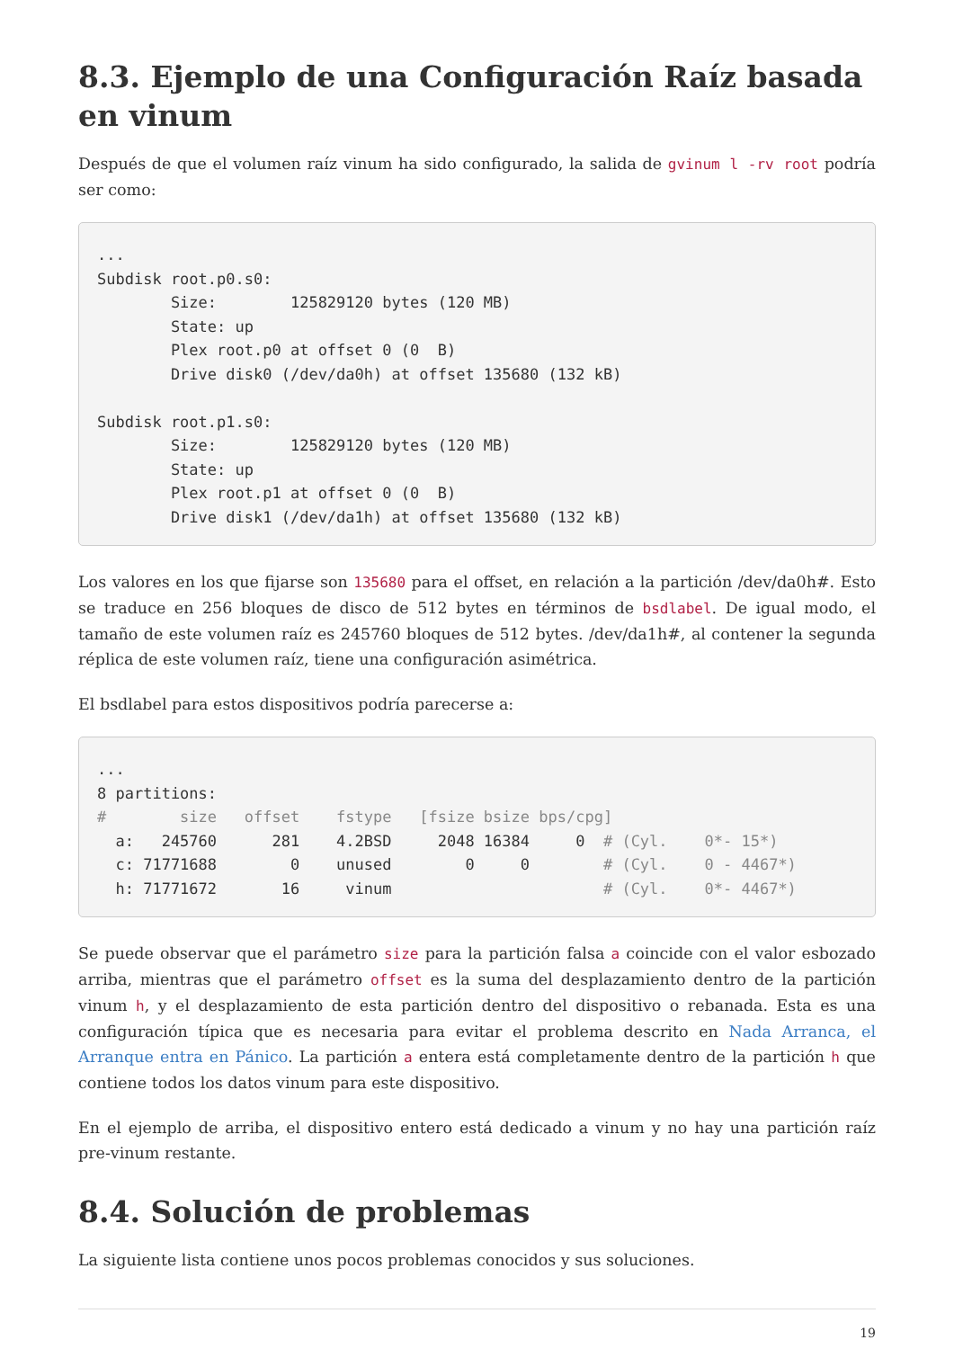8.3. Ejemplo de una Configuración Raíz basada en vinum
Después de que el volumen raíz vinum ha sido configurado, la salida de gvinum l -rv root podría ser como:
...
Subdisk root.p0.s0:
        Size:        125829120 bytes (120 MB)
        State: up
        Plex root.p0 at offset 0 (0  B)
        Drive disk0 (/dev/da0h) at offset 135680 (132 kB)

Subdisk root.p1.s0:
        Size:        125829120 bytes (120 MB)
        State: up
        Plex root.p1 at offset 0 (0  B)
        Drive disk1 (/dev/da1h) at offset 135680 (132 kB)
Los valores en los que fijarse son 135680 para el offset, en relación a la partición /dev/da0h#. Esto se traduce en 256 bloques de disco de 512 bytes en términos de bsdlabel. De igual modo, el tamaño de este volumen raíz es 245760 bloques de 512 bytes. /dev/da1h#, al contener la segunda réplica de este volumen raíz, tiene una configuración asimétrica.
El bsdlabel para estos dispositivos podría parecerse a:
...
8 partitions:
#        size   offset    fstype   [fsize bsize bps/cpg]
  a:   245760      281    4.2BSD     2048 16384     0  # (Cyl.    0*- 15*)
  c: 71771688        0    unused        0     0        # (Cyl.    0 - 4467*)
  h: 71771672       16     vinum                       # (Cyl.    0*- 4467*)
Se puede observar que el parámetro size para la partición falsa a coincide con el valor esbozado arriba, mientras que el parámetro offset es la suma del desplazamiento dentro de la partición vinum h, y el desplazamiento de esta partición dentro del dispositivo o rebanada. Esta es una configuración típica que es necesaria para evitar el problema descrito en Nada Arranca, el Arranque entra en Pánico. La partición a entera está completamente dentro de la partición h que contiene todos los datos vinum para este dispositivo.
En el ejemplo de arriba, el dispositivo entero está dedicado a vinum y no hay una partición raíz pre-vinum restante.
8.4. Solución de problemas
La siguiente lista contiene unos pocos problemas conocidos y sus soluciones.
19